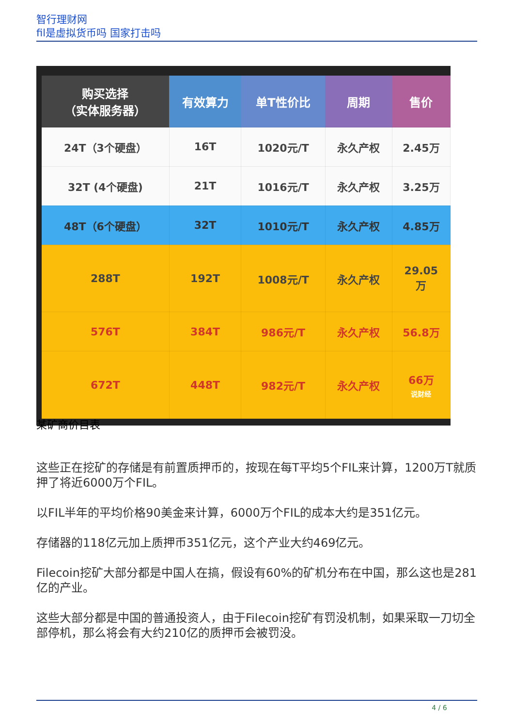智行理财网
fil是虚拟货币吗 国家打击吗
| 购买选择 （实体服务器） | 有效算力 | 单T性价比 | 周期 | 售价 |
| --- | --- | --- | --- | --- |
| 24T（3个硬盘） | 16T | 1020元/T | 永久产权 | 2.45万 |
| 32T (4个硬盘) | 21T | 1016元/T | 永久产权 | 3.25万 |
| 48T（6个硬盘） | 32T | 1010元/T | 永久产权 | 4.85万 |
| 288T | 192T | 1008元/T | 永久产权 | 29.05 万 |
| 576T | 384T | 986元/T | 永久产权 | 56.8万 |
| 672T | 448T | 982元/T | 永久产权 | 66万 说财经 |
某矿商价目表
这些正在挖矿的存储是有前置质押币的，按现在每T平均5个FIL来计算，1200万T就质押了将近6000万个FIL。
以FIL半年的平均价格90美金来计算，6000万个FIL的成本大约是351亿元。
存储器的118亿元加上质押币351亿元，这个产业大约469亿元。
Filecoin挖矿大部分都是中国人在搞，假设有60%的矿机分布在中国，那么这也是281亿的产业。
这些大部分都是中国的普通投资人，由于Filecoin挖矿有罚没机制，如果采取一刀切全部停机，那么将会有大约210亿的质押币会被罚没。
4 / 6